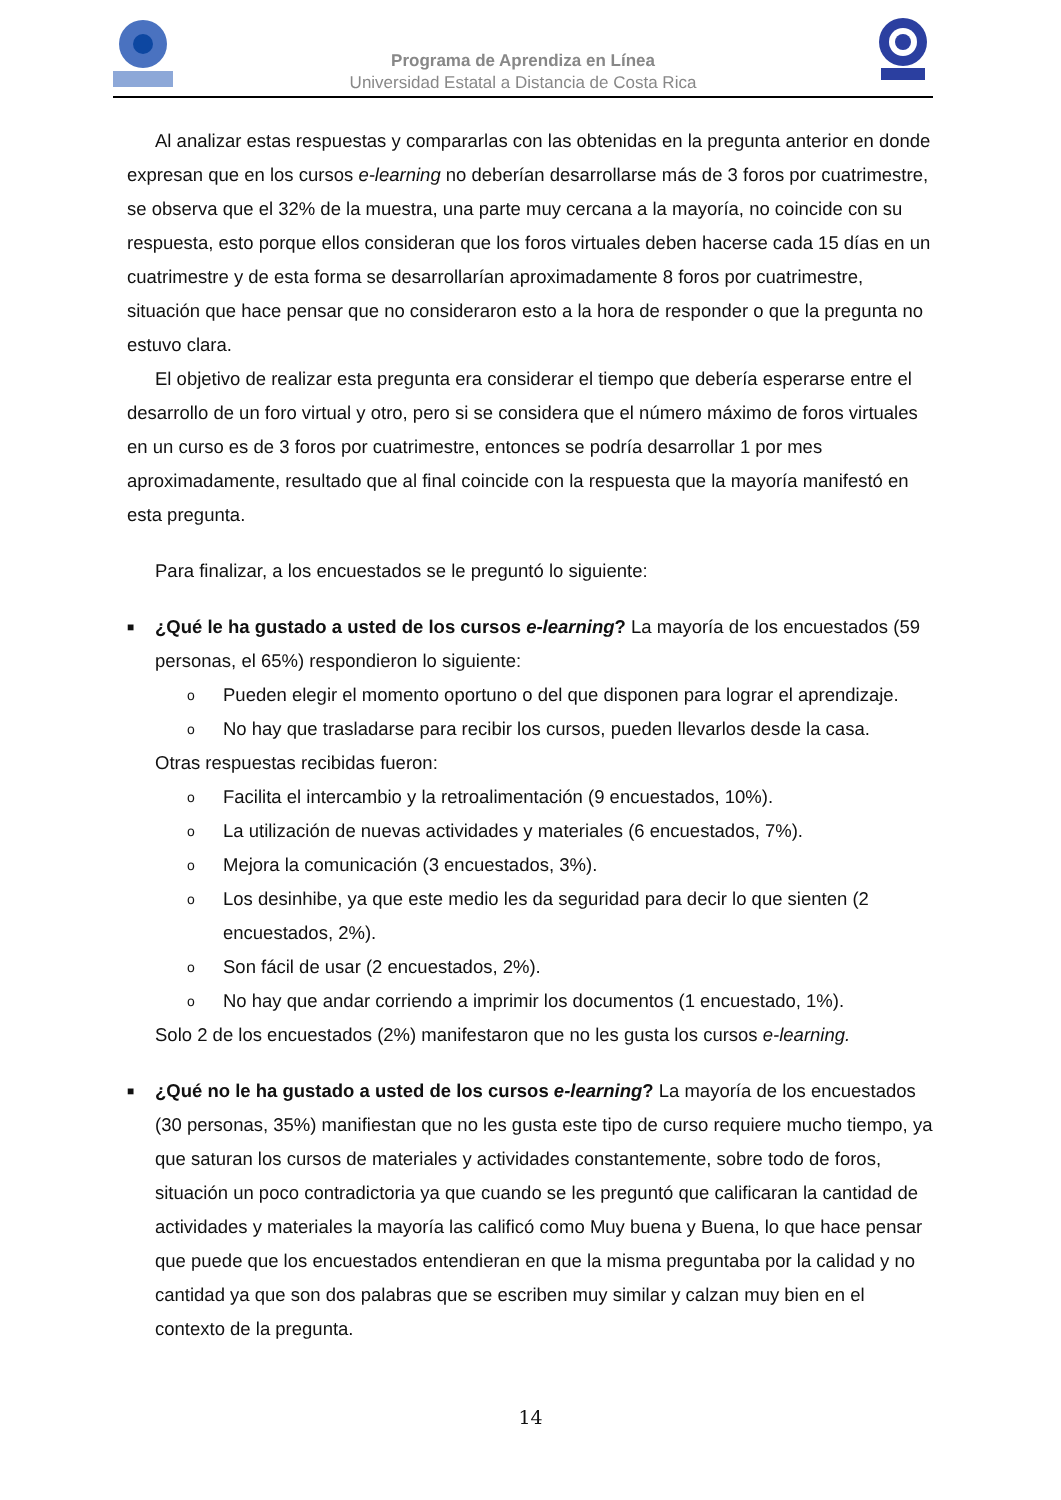Programa de Aprendiza en Línea
Universidad Estatal a Distancia de Costa Rica
Al analizar estas respuestas y compararlas con las obtenidas en la pregunta anterior en donde expresan que en los cursos e-learning no deberían desarrollarse más de 3 foros por cuatrimestre, se observa que el 32% de la muestra, una parte muy cercana a la mayoría, no coincide con su respuesta, esto porque ellos consideran que los foros virtuales deben hacerse cada 15 días en un cuatrimestre y de esta forma se desarrollarían aproximadamente 8 foros por cuatrimestre, situación que hace pensar que no consideraron esto a la hora de responder o que la pregunta no estuvo clara.
El objetivo de realizar esta pregunta era considerar el tiempo que debería esperarse entre el desarrollo de un foro virtual y otro, pero si se considera que el número máximo de foros virtuales en un curso es de 3 foros por cuatrimestre, entonces se podría desarrollar 1 por mes aproximadamente, resultado que al final coincide con la respuesta que la mayoría manifestó en esta pregunta.
Para finalizar, a los encuestados se le preguntó lo siguiente:
■
¿Qué le ha gustado a usted de los cursos e-learning? La mayoría de los encuestados (59 personas, el 65%) respondieron lo siguiente:
o
Pueden elegir el momento oportuno o del que disponen para lograr el aprendizaje.
o
No hay que trasladarse para recibir los cursos, pueden llevarlos desde la casa.
Otras respuestas recibidas fueron:
o
Facilita el intercambio y la retroalimentación (9 encuestados, 10%).
o
La utilización de nuevas actividades y materiales (6 encuestados, 7%).
o
Mejora la comunicación (3 encuestados, 3%).
o
Los desinhibe, ya que este medio les da seguridad para decir lo que sienten (2 encuestados, 2%).
o
Son fácil de usar (2 encuestados, 2%).
o
No hay que andar corriendo a imprimir los documentos (1 encuestado, 1%).
Solo 2 de los encuestados (2%) manifestaron que no les gusta los cursos e-learning.
■
¿Qué no le ha gustado a usted de los cursos e-learning? La mayoría de los encuestados (30 personas, 35%) manifiestan que no les gusta este tipo de curso requiere mucho tiempo, ya que saturan los cursos de materiales y actividades constantemente, sobre todo de foros, situación un poco contradictoria ya que cuando se les preguntó que calificaran la cantidad de actividades y materiales la mayoría las calificó como Muy buena y Buena, lo que hace pensar que puede que los encuestados entendieran en que la misma preguntaba por la calidad y no cantidad ya que son dos palabras que se escriben muy similar y calzan muy bien en el contexto de la pregunta.
14